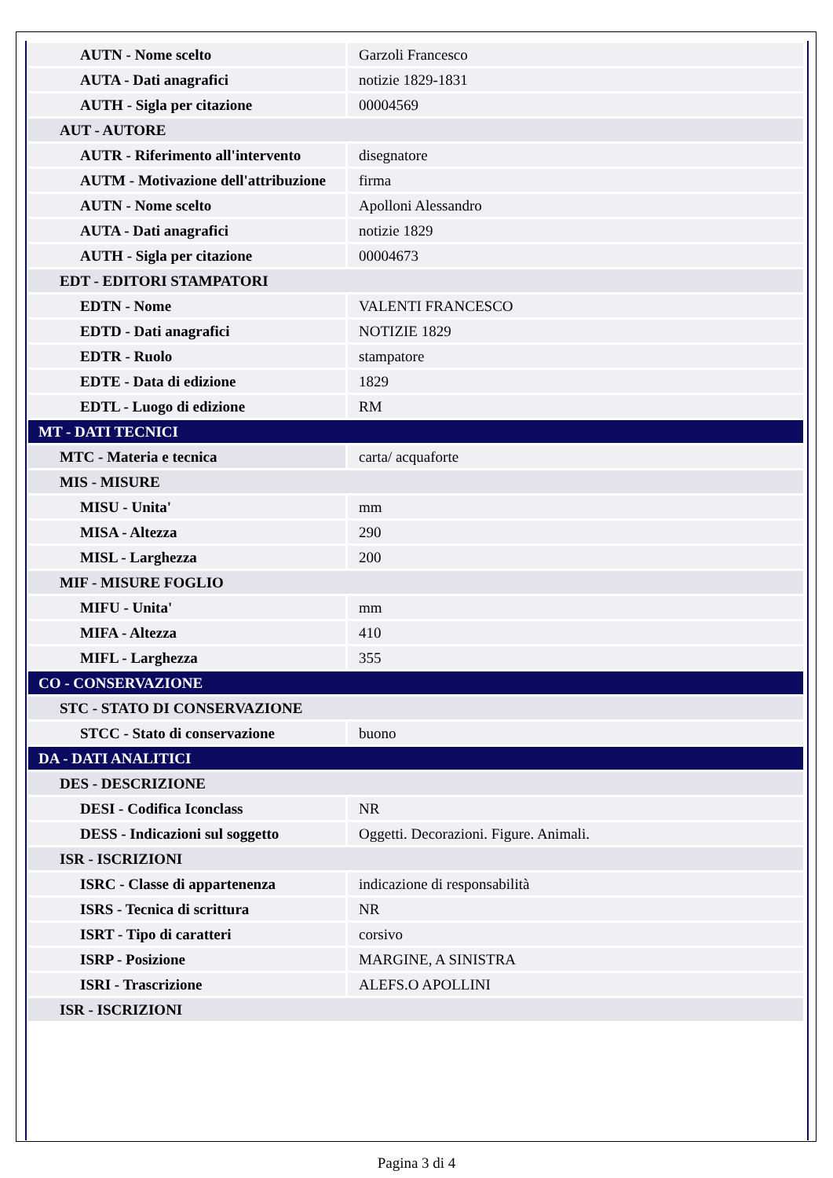| AUTN - Nome scelto | Garzoli Francesco |
| AUTA - Dati anagrafici | notizie 1829-1831 |
| AUTH - Sigla per citazione | 00004569 |
| AUT - AUTORE | |
| AUTR - Riferimento all'intervento | disegnatore |
| AUTM - Motivazione dell'attribuzione | firma |
| AUTN - Nome scelto | Apolloni Alessandro |
| AUTA - Dati anagrafici | notizie 1829 |
| AUTH - Sigla per citazione | 00004673 |
| EDT - EDITORI STAMPATORI | |
| EDTN - Nome | VALENTI FRANCESCO |
| EDTD - Dati anagrafici | NOTIZIE 1829 |
| EDTR - Ruolo | stampatore |
| EDTE - Data di edizione | 1829 |
| EDTL - Luogo di edizione | RM |
| MT - DATI TECNICI | |
| MTC - Materia e tecnica | carta/ acquaforte |
| MIS - MISURE | |
| MISU - Unita' | mm |
| MISA - Altezza | 290 |
| MISL - Larghezza | 200 |
| MIF - MISURE FOGLIO | |
| MIFU - Unita' | mm |
| MIFA - Altezza | 410 |
| MIFL - Larghezza | 355 |
| CO - CONSERVAZIONE | |
| STC - STATO DI CONSERVAZIONE | |
| STCC - Stato di conservazione | buono |
| DA - DATI ANALITICI | |
| DES - DESCRIZIONE | |
| DESI - Codifica Iconclass | NR |
| DESS - Indicazioni sul soggetto | Oggetti. Decorazioni. Figure. Animali. |
| ISR - ISCRIZIONI | |
| ISRC - Classe di appartenenza | indicazione di responsabilità |
| ISRS - Tecnica di scrittura | NR |
| ISRT - Tipo di caratteri | corsivo |
| ISRP - Posizione | MARGINE, A SINISTRA |
| ISRI - Trascrizione | ALEFS.O APOLLINI |
| ISR - ISCRIZIONI | |
Pagina 3 di 4